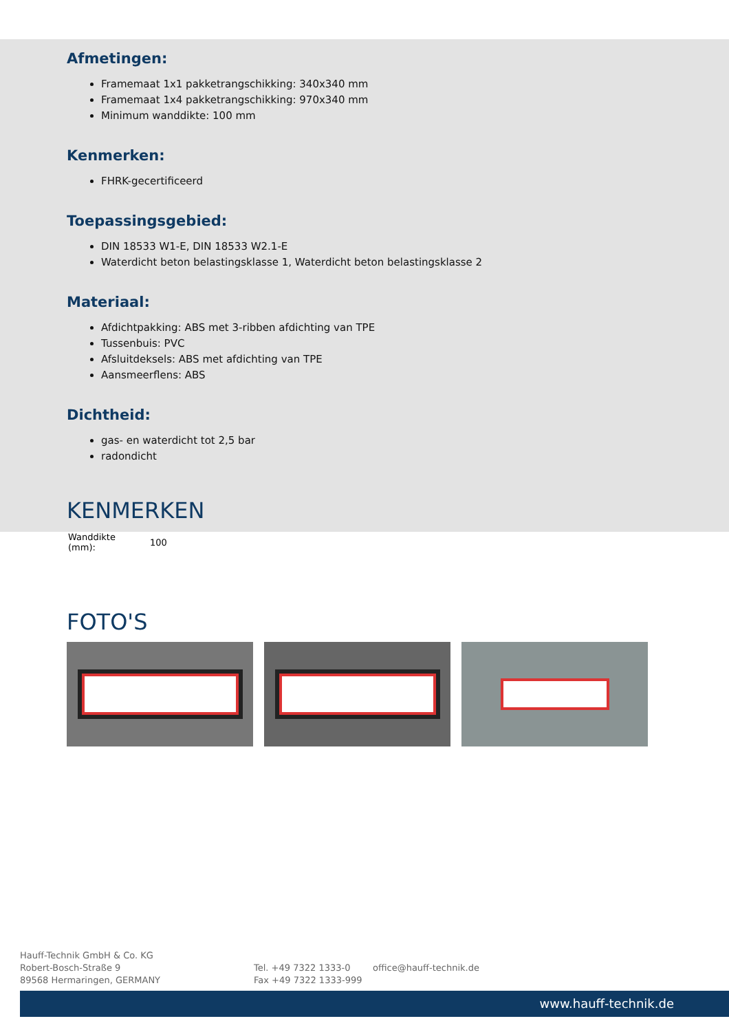Afmetingen:
Framemaat 1x1 pakketrangschikking: 340x340 mm
Framemaat 1x4 pakketrangschikking: 970x340 mm
Minimum wanddikte: 100 mm
Kenmerken:
FHRK-gecertificeerd
Toepassingsgebied:
DIN 18533 W1-E, DIN 18533 W2.1-E
Waterdicht beton belastingsklasse 1, Waterdicht beton belastingsklasse 2
Materiaal:
Afdichtpakking: ABS met 3-ribben afdichting van TPE
Tussenbuis: PVC
Afsluitdeksels: ABS met afdichting van TPE
Aansmeerflens: ABS
Dichtheid:
gas- en waterdicht tot 2,5 bar
radondicht
KENMERKEN
| Wanddikte (mm): | 100 |
FOTO'S
Hauff-Technik GmbH & Co. KG
Robert-Bosch-Straße 9
89568 Hermaringen, GERMANY
Tel. +49 7322 1333-0
Fax +49 7322 1333-999
office@hauff-technik.de
www.hauff-technik.de